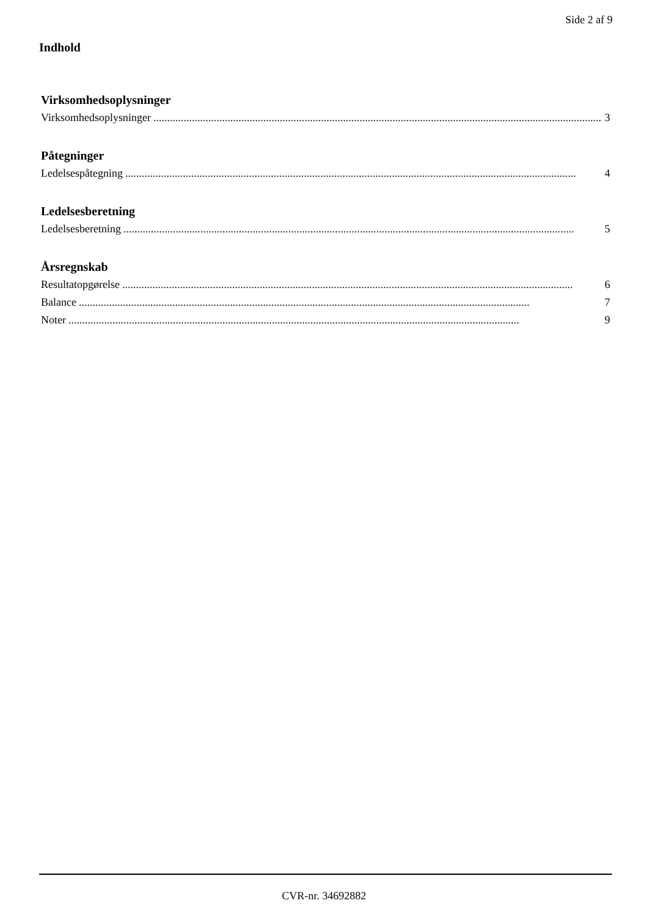Side 2 af 9
Indhold
Virksomhedsoplysninger
Virksomhedsoplysninger.................................................................................................................................................................... 3
Påtegninger
Ledelsespåtegning.................................................................................................................................................................... 4
Ledelsesberetning
Ledelsesberetning.................................................................................................................................................................... 5
Årsregnskab
Resultatopgørelse.................................................................................................................................................................... 6
Balance.................................................................................................................................................................... 7
Noter.................................................................................................................................................................... 9
CVR-nr. 34692882